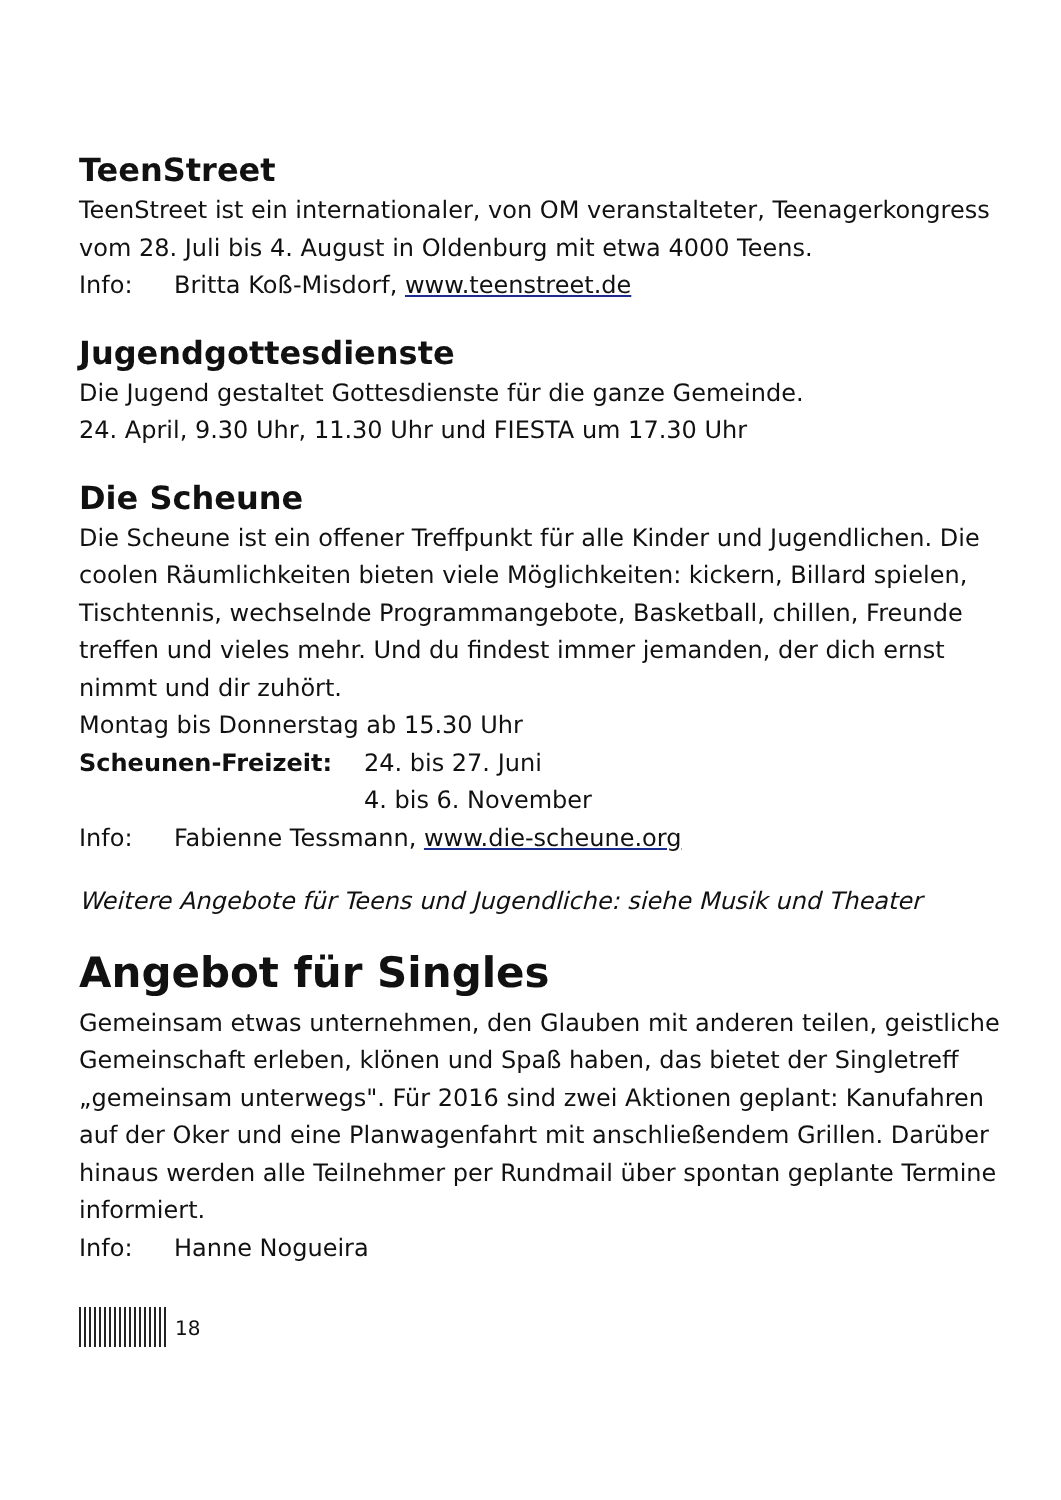TeenStreet
TeenStreet ist ein internationaler, von OM veranstalteter, Teenagerkongress vom 28. Juli bis 4. August in Oldenburg mit etwa 4000 Teens.
Info: Britta Koß-Misdorf, www.teenstreet.de
Jugendgottesdienste
Die Jugend gestaltet Gottesdienste für die ganze Gemeinde.
24. April, 9.30 Uhr, 11.30 Uhr und FIESTA um 17.30 Uhr
Die Scheune
Die Scheune ist ein offener Treffpunkt für alle Kinder und Jugendlichen. Die coolen Räumlichkeiten bieten viele Möglichkeiten: kickern, Billard spielen, Tischtennis, wechselnde Programmangebote, Basketball, chillen, Freunde treffen und vieles mehr. Und du findest immer jemanden, der dich ernst nimmt und dir zuhört.
Montag bis Donnerstag ab 15.30 Uhr
Scheunen-Freizeit: 24. bis 27. Juni
4. bis 6. November
Info: Fabienne Tessmann, www.die-scheune.org
Weitere Angebote für Teens und Jugendliche: siehe Musik und Theater
Angebot für Singles
Gemeinsam etwas unternehmen, den Glauben mit anderen teilen, geistliche Gemeinschaft erleben, klönen und Spaß haben, das bietet der Singletreff „gemeinsam unterwegs". Für 2016 sind zwei Aktionen geplant: Kanufahren auf der Oker und eine Planwagenfahrt mit anschließendem Grillen. Darüber hinaus werden alle Teilnehmer per Rundmail über spontan geplante Termine informiert.
Info: Hanne Nogueira
18